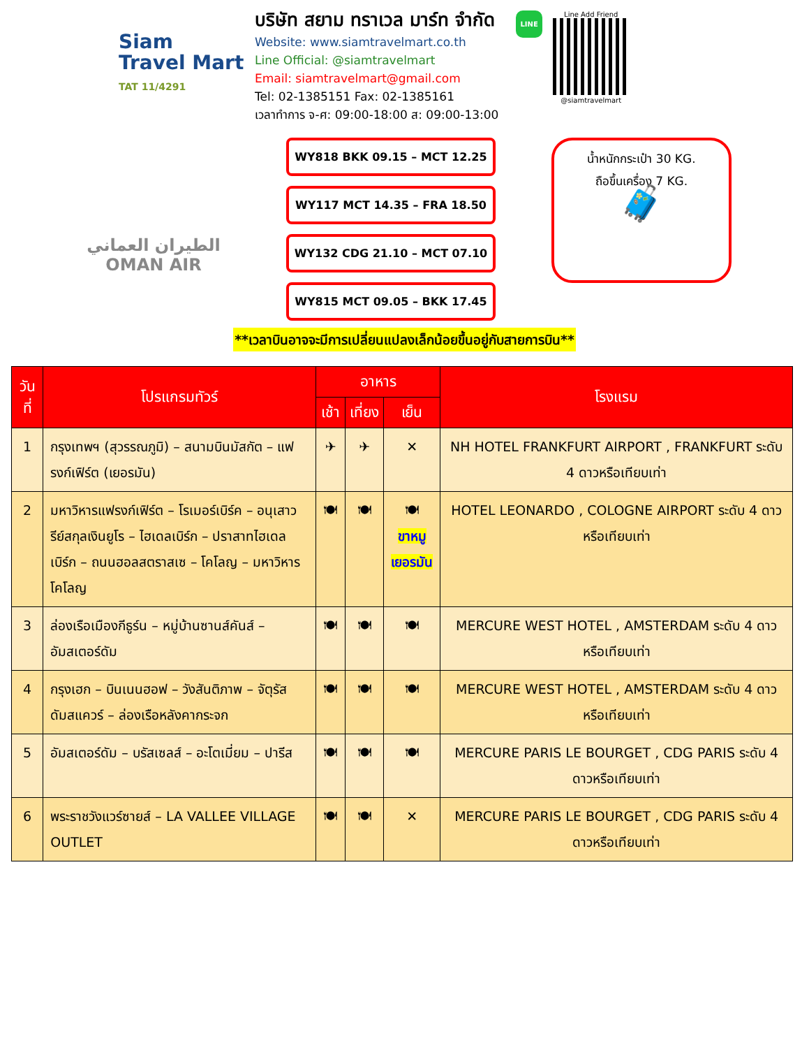Siam
Travel Mart
TAT 11/4291
บริษัท สยาม ทราเวล มาร์ท จำกัด
Website: www.siamtravelmart.co.th
Line Official: @siamtravelmart
Email: siamtravelmart@gmail.com
Tel: 02-1385151 Fax: 02-1385161
เวลาทำการ จ-ศ: 09:00-18:00 ส: 09:00-13:00
LINE
Line Add Friend
@siamtravelmart
الطيران العماني
OMAN AIR
WY818 BKK 09.15 – MCT 12.25
WY117 MCT 14.35 – FRA 18.50
WY132 CDG 21.10 – MCT 07.10
WY815 MCT 09.05 – BKK 17.45
น้ำหนักกระเป๋า 30 KG.
ถือขึ้นเครื่อง 7 KG.
🧳
**เวลาบินอาจจะมีการเปลี่ยนแปลงเล็กน้อยขึ้นอยู่กับสายการบิน**
| วันที่ | โปรแกรมทัวร์ | อาหาร | | | โรงแรม |
| --- | --- | --- | --- | --- | --- |
| | | เช้า | เที่ยง | เย็น | |
| 1 | กรุงเทพฯ (สุวรรณภูมิ) – สนามบินมัสกัต – แฟรงก์เฟิร์ต (เยอรมัน) | ✈ | ✈ | ✕ | NH HOTEL FRANKFURT AIRPORT , FRANKFURT ระดับ 4 ดาวหรือเทียบเท่า |
| 2 | มหาวิหารแฟรงก์เฟิร์ต – โรเมอร์เบิร์ค – อนุเสาวรีย์สกุลเงินยูโร – ไฮเดลเบิร์ก – ปราสาทไฮเดลเบิร์ก – ถนนฮอลสตราสเซ – โคโลญ – มหาวิหารโคโลญ | 🍽 | 🍽 | 🍽 ขาหมู เยอรมัน | HOTEL LEONARDO , COLOGNE AIRPORT ระดับ 4 ดาวหรือเทียบเท่า |
| 3 | ล่องเรือเมืองกีธูร์น – หมู่บ้านซานส์คันส์ – อัมสเตอร์ดัม | 🍽 | 🍽 | 🍽 | MERCURE WEST HOTEL , AMSTERDAM ระดับ 4 ดาวหรือเทียบเท่า |
| 4 | กรุงเฮก – บินเนนฮอฟ – วังสันติภาพ – จัตุรัสดัมสแควร์ – ล่องเรือหลังคากระจก | 🍽 | 🍽 | 🍽 | MERCURE WEST HOTEL , AMSTERDAM ระดับ 4 ดาวหรือเทียบเท่า |
| 5 | อัมสเตอร์ดัม – บรัสเซลส์ – อะโตเมี่ยม – ปารีส | 🍽 | 🍽 | 🍽 | MERCURE PARIS LE BOURGET , CDG PARIS ระดับ 4 ดาวหรือเทียบเท่า |
| 6 | พระราชวังแวร์ซายส์ – LA VALLEE VILLAGE OUTLET | 🍽 | 🍽 | ✕ | MERCURE PARIS LE BOURGET , CDG PARIS ระดับ 4 ดาวหรือเทียบเท่า |